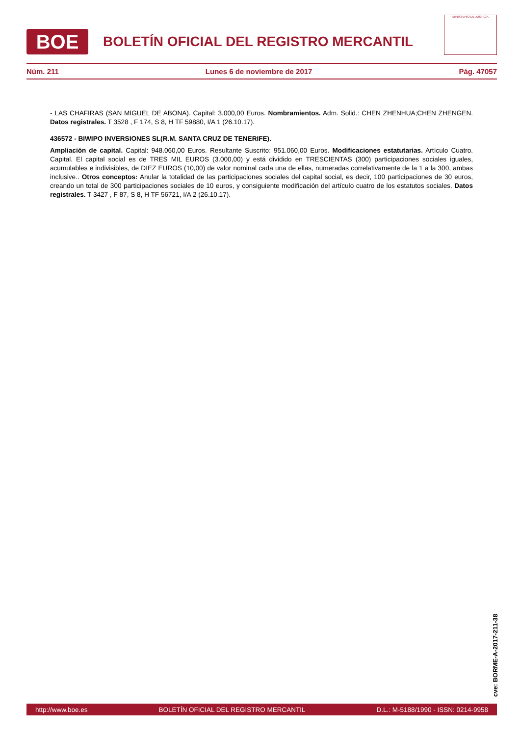BOE
BOLETÍN OFICIAL DEL REGISTRO MERCANTIL
MINISTERIO DE JUSTICIA
Núm. 211 Lunes 6 de noviembre de 2017 Pág. 47057
- LAS CHAFIRAS (SAN MIGUEL DE ABONA). Capital: 3.000,00 Euros. Nombramientos. Adm. Solid.: CHEN ZHENHUA;CHEN ZHENGEN. Datos registrales. T 3528 , F 174, S 8, H TF 59880, I/A 1 (26.10.17).
436572 - BIWIPO INVERSIONES SL(R.M. SANTA CRUZ DE TENERIFE).
Ampliación de capital. Capital: 948.060,00 Euros. Resultante Suscrito: 951.060,00 Euros. Modificaciones estatutarias. Artículo Cuatro. Capital. El capital social es de TRES MIL EUROS (3.000,00) y está dividido en TRESCIENTAS (300) participaciones sociales iguales, acumulables e indivisibles, de DIEZ EUROS (10,00) de valor nominal cada una de ellas, numeradas correlativamente de la 1 a la 300, ambas inclusive.. Otros conceptos: Anular la totalidad de las participaciones sociales del capital social, es decir, 100 participaciones de 30 euros, creando un total de 300 participaciones sociales de 10 euros, y consiguiente modificación del artículo cuatro de los estatutos sociales. Datos registrales. T 3427 , F 87, S 8, H TF 56721, I/A 2 (26.10.17).
cve: BORME-A-2017-211-38
http://www.boe.es BOLETÍN OFICIAL DEL REGISTRO MERCANTIL D.L.: M-5188/1990 - ISSN: 0214-9958